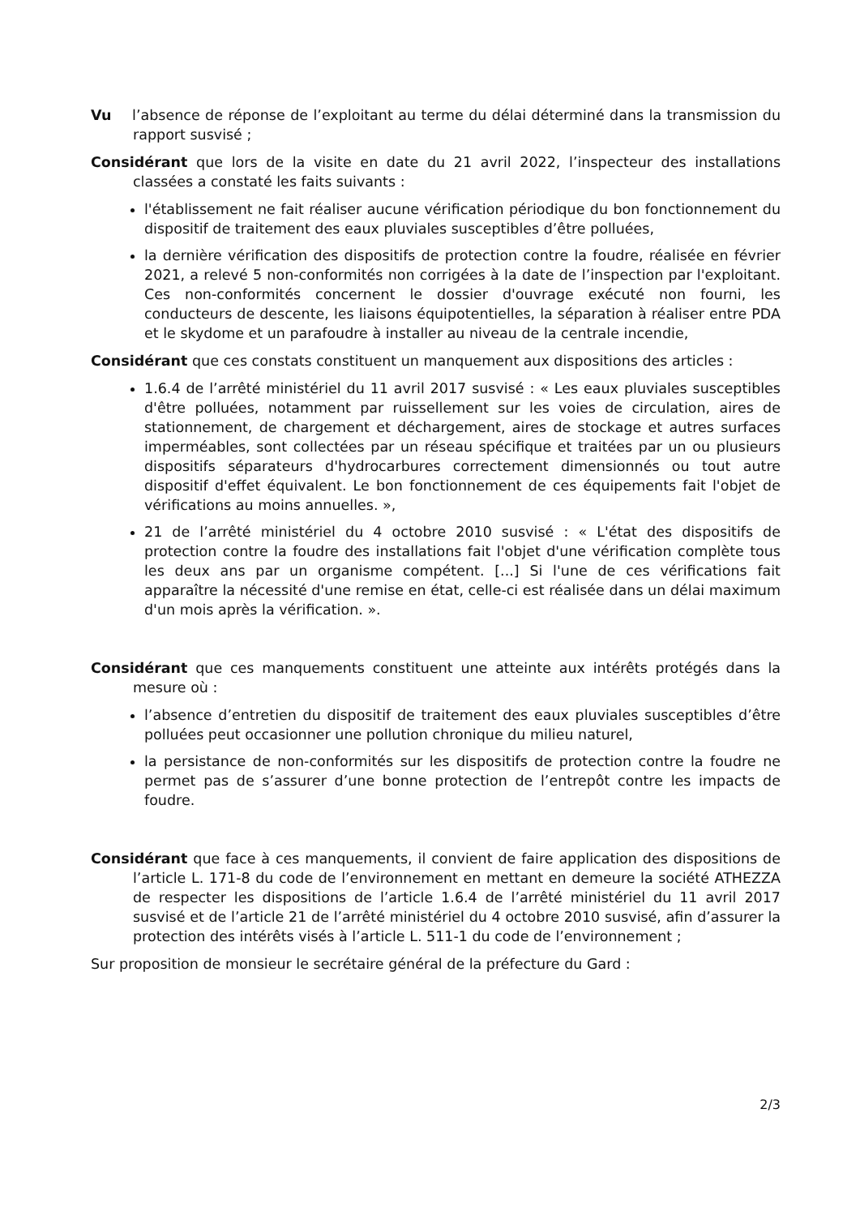Vu l’absence de réponse de l’exploitant au terme du délai déterminé dans la transmission du rapport susvisé ;
Considérant que lors de la visite en date du 21 avril 2022, l’inspecteur des installations classées a constaté les faits suivants :
l'établissement ne fait réaliser aucune vérification périodique du bon fonctionnement du dispositif de traitement des eaux pluviales susceptibles d’être polluées,
la dernière vérification des dispositifs de protection contre la foudre, réalisée en février 2021, a relevé 5 non-conformités non corrigées à la date de l’inspection par l'exploitant. Ces non-conformités concernent le dossier d'ouvrage exécuté non fourni, les conducteurs de descente, les liaisons équipotentielles, la séparation à réaliser entre PDA et le skydome et un parafoudre à installer au niveau de la centrale incendie,
Considérant que ces constats constituent un manquement aux dispositions des articles :
1.6.4 de l’arrêté ministériel du 11 avril 2017 susvisé : « Les eaux pluviales susceptibles d'être polluées, notamment par ruissellement sur les voies de circulation, aires de stationnement, de chargement et déchargement, aires de stockage et autres surfaces imperméables, sont collectées par un réseau spécifique et traitées par un ou plusieurs dispositifs séparateurs d'hydrocarbures correctement dimensionnés ou tout autre dispositif d'effet équivalent. Le bon fonctionnement de ces équipements fait l'objet de vérifications au moins annuelles. »,
21 de l’arrêté ministériel du 4 octobre 2010 susvisé : « L'état des dispositifs de protection contre la foudre des installations fait l'objet d'une vérification complète tous les deux ans par un organisme compétent. [...] Si l'une de ces vérifications fait apparaître la nécessité d'une remise en état, celle-ci est réalisée dans un délai maximum d'un mois après la vérification. ».
Considérant que ces manquements constituent une atteinte aux intérêts protégés dans la mesure où :
l’absence d’entretien du dispositif de traitement des eaux pluviales susceptibles d’être polluées peut occasionner une pollution chronique du milieu naturel,
la persistance de non-conformités sur les dispositifs de protection contre la foudre ne permet pas de s’assurer d’une bonne protection de l’entrepôt contre les impacts de foudre.
Considérant que face à ces manquements, il convient de faire application des dispositions de l’article L. 171-8 du code de l’environnement en mettant en demeure la société ATHEZZA de respecter les dispositions de l’article 1.6.4 de l’arrêté ministériel du 11 avril 2017 susvisé et de l’article 21 de l’arrêté ministériel du 4 octobre 2010 susvisé, afin d’assurer la protection des intérêts visés à l’article L. 511-1 du code de l’environnement ;
Sur proposition de monsieur le secrétaire général de la préfecture du Gard :
2/3